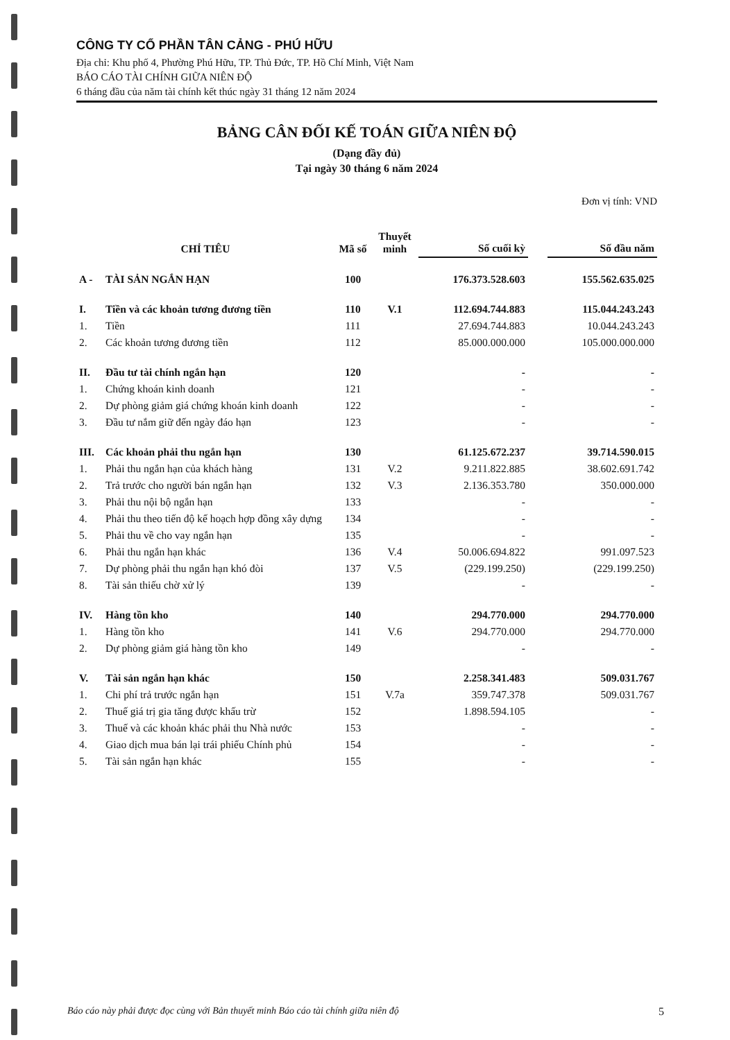CÔNG TY CỔ PHẦN TÂN CẢNG - PHÚ HỮU
Địa chỉ: Khu phố 4, Phường Phú Hữu, TP. Thủ Đức, TP. Hồ Chí Minh, Việt Nam
BÁO CÁO TÀI CHÍNH GIỮA NIÊN ĐỘ
6 tháng đầu của năm tài chính kết thúc ngày 31 tháng 12 năm 2024
BẢNG CÂN ĐỐI KẾ TOÁN GIỮA NIÊN ĐỘ
(Dạng đầy đủ)
Tại ngày 30 tháng 6 năm 2024
Đơn vị tính: VND
| CHỈ TIÊU | | Mã số | Thuyết minh | Số cuối kỳ | | Số đầu năm |
| --- | --- | --- | --- | --- | --- | --- |
| A - | TÀI SẢN NGẮN HẠN | 100 | | 176.373.528.603 | | 155.562.635.025 |
| I. | Tiền và các khoản tương đương tiền | 110 | V.1 | 112.694.744.883 | | 115.044.243.243 |
| 1. | Tiền | 111 | | 27.694.744.883 | | 10.044.243.243 |
| 2. | Các khoản tương đương tiền | 112 | | 85.000.000.000 | | 105.000.000.000 |
| II. | Đầu tư tài chính ngắn hạn | 120 | | - | | - |
| 1. | Chứng khoán kinh doanh | 121 | | - | | - |
| 2. | Dự phòng giảm giá chứng khoán kinh doanh | 122 | | - | | - |
| 3. | Đầu tư nắm giữ đến ngày đáo hạn | 123 | | - | | - |
| III. | Các khoản phải thu ngắn hạn | 130 | | 61.125.672.237 | | 39.714.590.015 |
| 1. | Phải thu ngắn hạn của khách hàng | 131 | V.2 | 9.211.822.885 | | 38.602.691.742 |
| 2. | Trả trước cho người bán ngắn hạn | 132 | V.3 | 2.136.353.780 | | 350.000.000 |
| 3. | Phải thu nội bộ ngắn hạn | 133 | | - | | - |
| 4. | Phải thu theo tiến độ kế hoạch hợp đồng xây dựng | 134 | | - | | - |
| 5. | Phải thu về cho vay ngắn hạn | 135 | | - | | - |
| 6. | Phải thu ngắn hạn khác | 136 | V.4 | 50.006.694.822 | | 991.097.523 |
| 7. | Dự phòng phải thu ngắn hạn khó đòi | 137 | V.5 | (229.199.250) | | (229.199.250) |
| 8. | Tài sản thiếu chờ xử lý | 139 | | - | | - |
| IV. | Hàng tồn kho | 140 | | 294.770.000 | | 294.770.000 |
| 1. | Hàng tồn kho | 141 | V.6 | 294.770.000 | | 294.770.000 |
| 2. | Dự phòng giảm giá hàng tồn kho | 149 | | - | | - |
| V. | Tài sản ngắn hạn khác | 150 | | 2.258.341.483 | | 509.031.767 |
| 1. | Chi phí trả trước ngắn hạn | 151 | V.7a | 359.747.378 | | 509.031.767 |
| 2. | Thuế giá trị gia tăng được khấu trừ | 152 | | 1.898.594.105 | | - |
| 3. | Thuế và các khoản khác phải thu Nhà nước | 153 | | - | | - |
| 4. | Giao dịch mua bán lại trái phiếu Chính phủ | 154 | | - | | - |
| 5. | Tài sản ngắn hạn khác | 155 | | - | | - |
Báo cáo này phải được đọc cùng với Bản thuyết minh Báo cáo tài chính giữa niên độ 5